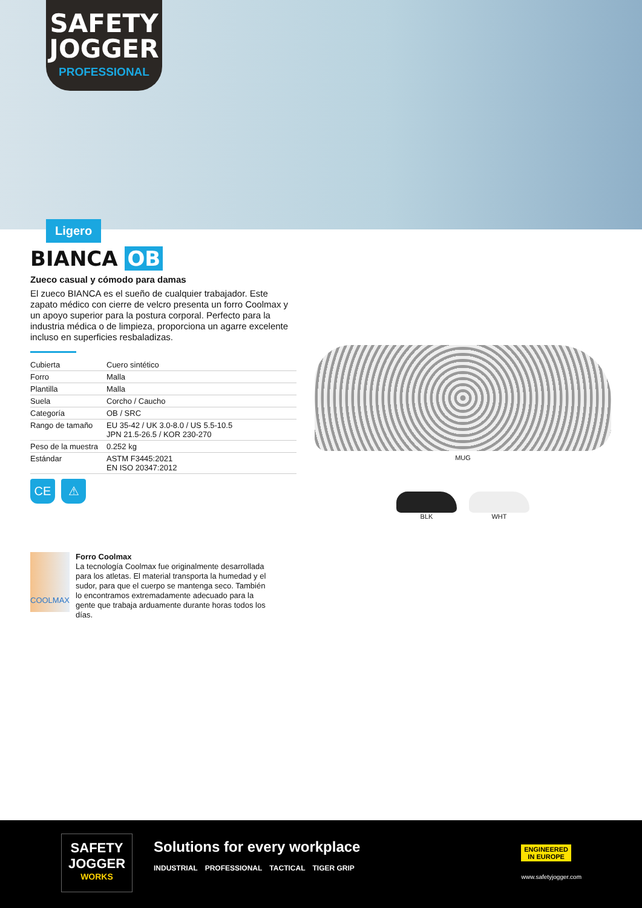SAFETY JOGGER
PROFESSIONAL
Ligero
BIANCA OB
Zueco casual y cómodo para damas
El zueco BIANCA es el sueño de cualquier trabajador. Este zapato médico con cierre de velcro presenta un forro Coolmax y un apoyo superior para la postura corporal. Perfecto para la industria médica o de limpieza, proporciona un agarre excelente incluso en superficies resbaladizas.
| Cubierta | Cuero sintético |
| Forro | Malla |
| Plantilla | Malla |
| Suela | Corcho / Caucho |
| Categoría | OB / SRC |
| Rango de tamaño | EU 35-42 / UK 3.0-8.0 / US 5.5-10.5 JPN 21.5-26.5 / KOR 230-270 |
| Peso de la muestra | 0.252 kg |
| Estándar | ASTM F3445:2021 EN ISO 20347:2012 |
CE ⚠
MUG
BLK WHT
COOLMAX
Forro Coolmax
La tecnología Coolmax fue originalmente desarrollada para los atletas. El material transporta la humedad y el sudor, para que el cuerpo se mantenga seco. También lo encontramos extremadamente adecuado para la gente que trabaja arduamente durante horas todos los días.
SAFETY JOGGER
WORKS
Solutions for every workplace
INDUSTRIAL PROFESSIONAL TACTICAL TIGER GRIP
ENGINEERED
IN EUROPE
www.safetyjogger.com